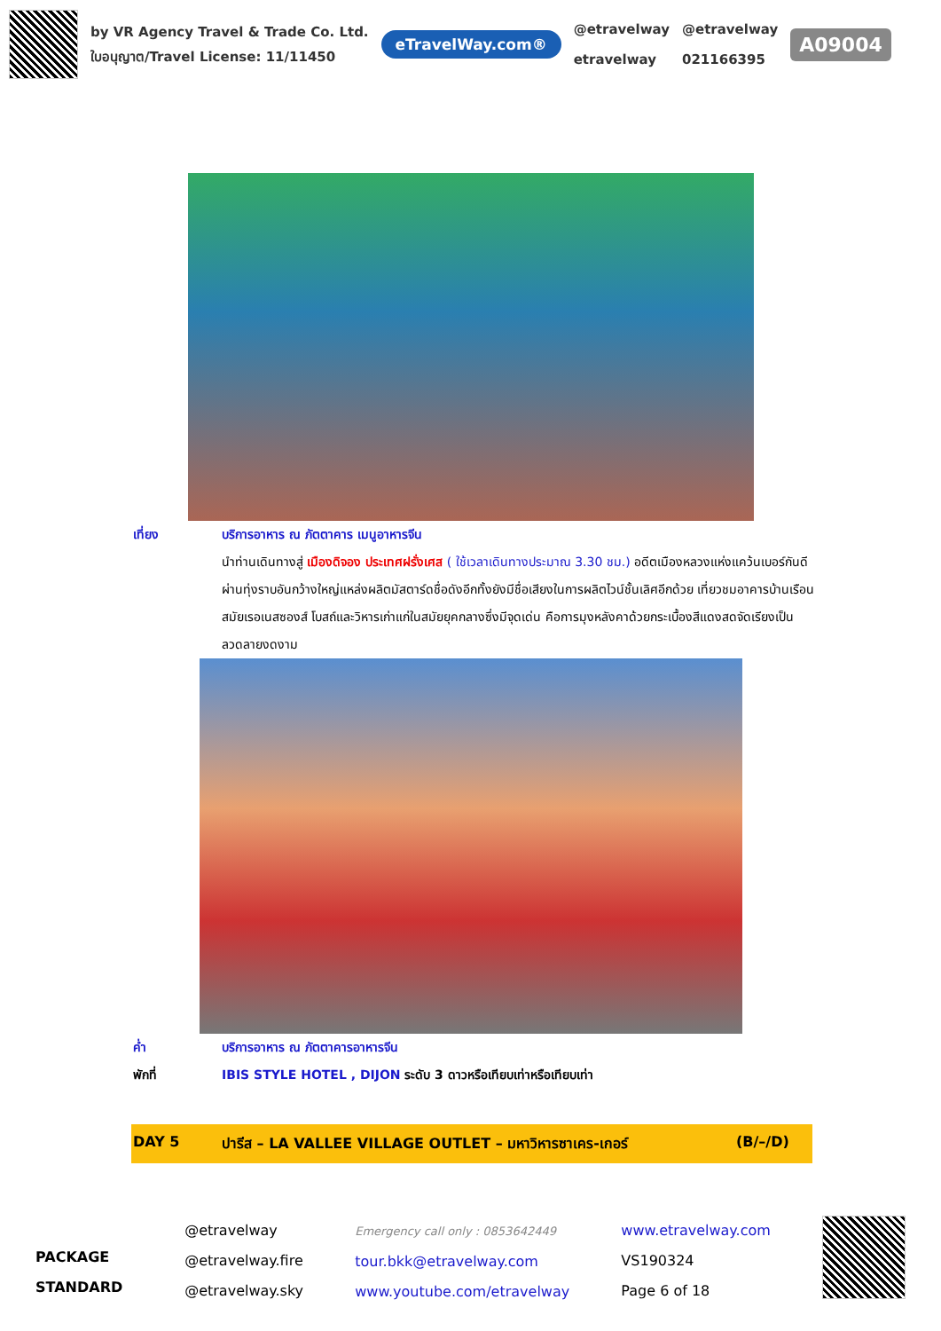by VR Agency Travel & Trade Co. Ltd.
ใบอนุญาต/Travel License: 11/11450
eTravelWay.com®
@etravelway
etravelway
@etravelway
021166395
A09004
เที่ยง บริการอาหาร ณ ภัตตาคาร เมนูอาหารจีน
นำท่านเดินทางสู่ เมืองดิจอง ประเทศฝรั่งเศส ( ใช้เวลาเดินทางประมาณ 3.30 ชม.) อดีตเมืองหลวงแห่งแคว้นเบอร์กันดีผ่านทุ่งราบอันกว้างใหญ่แหล่งผลิตมัสตาร์ดชื่อดังอีกทั้งยังมีชื่อเสียงในการผลิตไวน์ชั้นเลิศอีกด้วย เที่ยวชมอาคารบ้านเรือนสมัยเรอเนสซองส์ โบสถ์และวิหารเก่าแก่ในสมัยยุคกลางซึ่งมีจุดเด่น คือการมุงหลังคาด้วยกระเบื้องสีแดงสดจัดเรียงเป็นลวดลายงดงาม
ค่ำ บริการอาหาร ณ ภัตตาคารอาหารจีน
พักที่ IBIS STYLE HOTEL , DIJON ระดับ 3 ดาวหรือเทียบเท่าหรือเทียบเท่า
DAY 5 ปารีส – LA VALLEE VILLAGE OUTLET – มหาวิหารซาเคร-เกอร์ (B/–/D)
PACKAGE STANDARD
@etravelway
@etravelway.fire
@etravelway.sky
Emergency call only : 0853642449
tour.bkk@etravelway.com
www.youtube.com/etravelway
www.etravelway.com
VS190324
Page 6 of 18